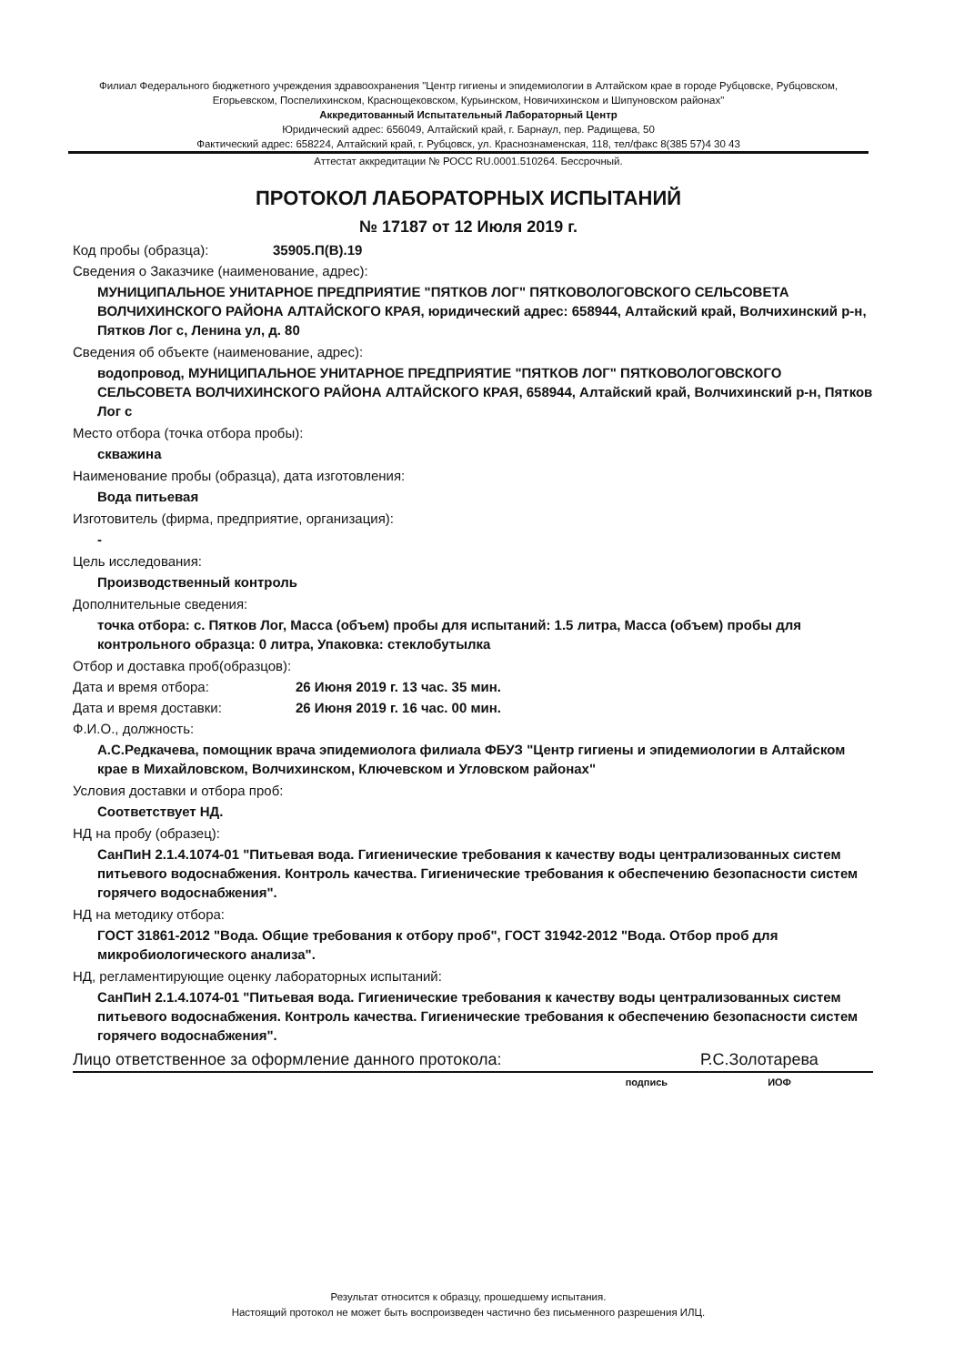Филиал Федерального бюджетного учреждения здравоохранения "Центр гигиены и эпидемиологии в Алтайском крае в городе Рубцовске, Рубцовском, Егорьевском, Поспелихинском, Краснощековском, Курьинском, Новичихинском и Шипуновском районах"
Аккредитованный Испытательный Лабораторный Центр
Юридический адрес: 656049, Алтайский край, г. Барнаул, пер. Радищева, 50
Фактический адрес: 658224, Алтайский край, г. Рубцовск, ул. Краснознаменская, 118, тел/факс 8(385 57)4 30 43
Аттестат аккредитации № РОСС RU.0001.510264. Бессрочный.
ПРОТОКОЛ ЛАБОРАТОРНЫХ ИСПЫТАНИЙ
№ 17187 от 12 Июля 2019 г.
Код пробы (образца): 35905.П(В).19
Сведения о Заказчике (наименование, адрес):
МУНИЦИПАЛЬНОЕ УНИТАРНОЕ ПРЕДПРИЯТИЕ "ПЯТКОВ ЛОГ" ПЯТКОВОЛОГОВСКОГО СЕЛЬСОВЕТА ВОЛЧИХИНСКОГО РАЙОНА АЛТАЙСКОГО КРАЯ, юридический адрес: 658944, Алтайский край, Волчихинский р-н, Пятков Лог с, Ленина ул, д. 80
Сведения об объекте (наименование, адрес):
водопровод, МУНИЦИПАЛЬНОЕ УНИТАРНОЕ ПРЕДПРИЯТИЕ "ПЯТКОВ ЛОГ" ПЯТКОВОЛОГОВСКОГО СЕЛЬСОВЕТА ВОЛЧИХИНСКОГО РАЙОНА АЛТАЙСКОГО КРАЯ, 658944, Алтайский край, Волчихинский р-н, Пятков Лог с
Место отбора (точка отбора пробы):
скважина
Наименование пробы (образца), дата изготовления:
Вода питьевая
Изготовитель (фирма, предприятие, организация):
-
Цель исследования:
Производственный контроль
Дополнительные сведения:
точка отбора: с. Пятков Лог, Масса (объем) пробы для испытаний: 1.5 литра, Масса (объем) пробы для контрольного образца: 0 литра, Упаковка: стеклобутылка
Отбор и доставка проб(образцов):
Дата и время отбора: 26 Июня 2019 г. 13 час. 35 мин.
Дата и время доставки: 26 Июня 2019 г. 16 час. 00 мин.
Ф.И.О., должность:
А.С.Редкачева, помощник врача эпидемиолога филиала ФБУЗ "Центр гигиены и эпидемиологии в Алтайском крае в Михайловском, Волчихинском, Ключевском и Угловском районах"
Условия доставки и отбора проб:
Соответствует НД.
НД на пробу (образец):
СанПиН 2.1.4.1074-01 "Питьевая вода. Гигиенические требования к качеству воды централизованных систем питьевого водоснабжения. Контроль качества. Гигиенические требования к обеспечению безопасности систем горячего водоснабжения".
НД на методику отбора:
ГОСТ 31861-2012 "Вода. Общие требования к отбору проб", ГОСТ 31942-2012 "Вода. Отбор проб для микробиологического анализа".
НД, регламентирующие оценку лабораторных испытаний:
СанПиН 2.1.4.1074-01 "Питьевая вода. Гигиенические требования к качеству воды централизованных систем питьевого водоснабжения. Контроль качества. Гигиенические требования к обеспечению безопасности систем горячего водоснабжения".
Лицо ответственное за оформление данного протокола: Р.С.Золотарева
подпись ИОФ
Результат относится к образцу, прошедшему испытания.
Настоящий протокол не может быть воспроизведен частично без письменного разрешения ИЛЦ.